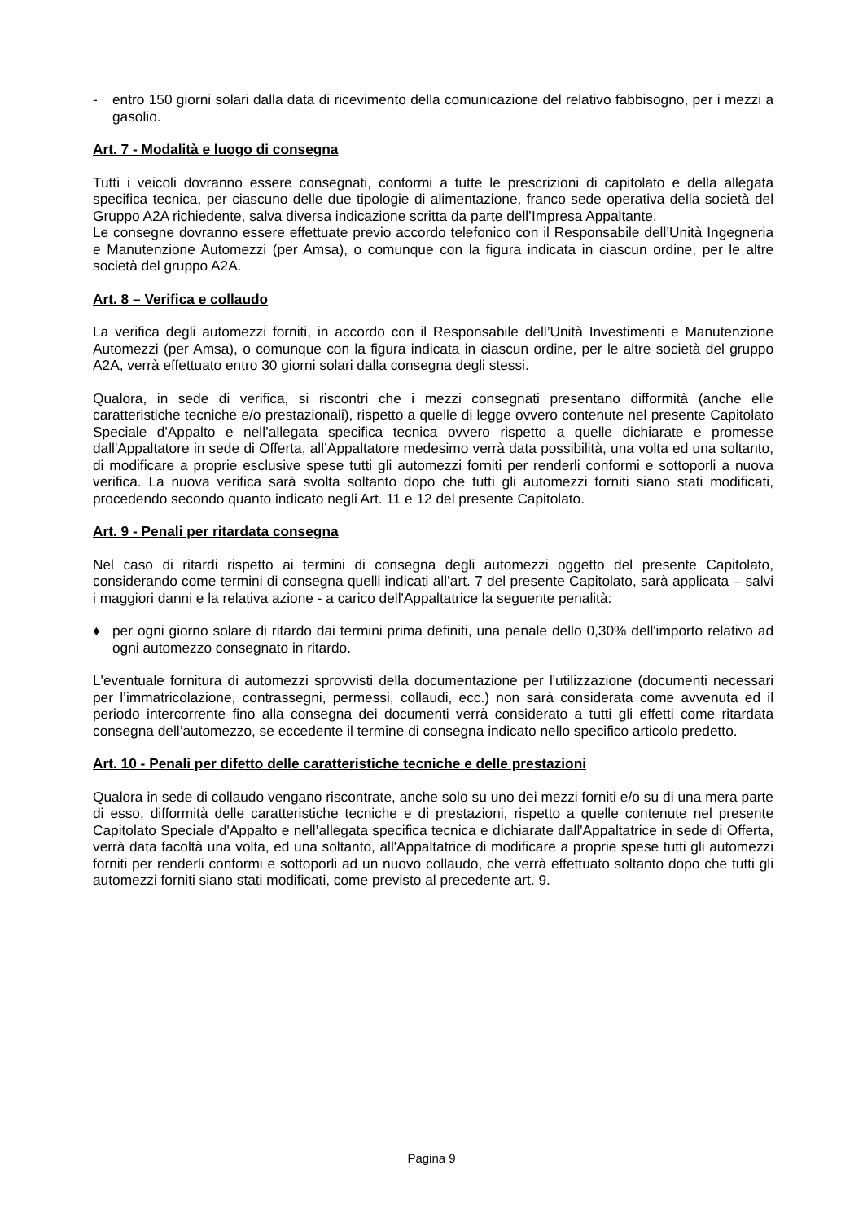- entro 150 giorni solari dalla data di ricevimento della comunicazione del relativo fabbisogno, per i mezzi a gasolio.
Art. 7 - Modalità e luogo di consegna
Tutti i veicoli dovranno essere consegnati, conformi a tutte le prescrizioni di capitolato e della allegata specifica tecnica, per ciascuno delle due tipologie di alimentazione, franco sede operativa della società del Gruppo A2A richiedente, salva diversa indicazione scritta da parte dell’Impresa Appaltante.
Le consegne dovranno essere effettuate previo accordo telefonico con il Responsabile dell’Unità Ingegneria e Manutenzione Automezzi (per Amsa), o comunque con la figura indicata in ciascun ordine, per le altre società del gruppo A2A.
Art. 8 – Verifica e collaudo
La verifica degli automezzi forniti, in accordo con il Responsabile dell’Unità Investimenti e Manutenzione Automezzi (per Amsa), o comunque con la figura indicata in ciascun ordine, per le altre società del gruppo A2A, verrà effettuato entro 30 giorni solari dalla consegna degli stessi.
Qualora, in sede di verifica, si riscontri che i mezzi consegnati presentano difformità (anche elle caratteristiche tecniche e/o prestazionali), rispetto a quelle di legge ovvero contenute nel presente Capitolato Speciale d'Appalto e nell’allegata specifica tecnica ovvero rispetto a quelle dichiarate e promesse dall'Appaltatore in sede di Offerta, all’Appaltatore medesimo verrà data possibilità, una volta ed una soltanto, di modificare a proprie esclusive spese tutti gli automezzi forniti per renderli conformi e sottoporli a nuova verifica. La nuova verifica sarà svolta soltanto dopo che tutti gli automezzi forniti siano stati modificati, procedendo secondo quanto indicato negli Art. 11 e 12 del presente Capitolato.
Art. 9 - Penali per ritardata consegna
Nel caso di ritardi rispetto ai termini di consegna degli automezzi oggetto del presente Capitolato, considerando come termini di consegna quelli indicati all’art. 7 del presente Capitolato, sarà applicata – salvi i maggiori danni e la relativa azione - a carico dell'Appaltatrice la seguente penalità:
♦ per ogni giorno solare di ritardo dai termini prima definiti, una penale dello 0,30% dell'importo relativo ad ogni automezzo consegnato in ritardo.
L'eventuale fornitura di automezzi sprovvisti della documentazione per l'utilizzazione (documenti necessari per l’immatricolazione, contrassegni, permessi, collaudi, ecc.) non sarà considerata come avvenuta ed il periodo intercorrente fino alla consegna dei documenti verrà considerato a tutti gli effetti come ritardata consegna dell’automezzo, se eccedente il termine di consegna indicato nello specifico articolo predetto.
Art. 10 - Penali per difetto delle caratteristiche tecniche e delle prestazioni
Qualora in sede di collaudo vengano riscontrate, anche solo su uno dei mezzi forniti e/o su di una mera parte di esso, difformità delle caratteristiche tecniche e di prestazioni, rispetto a quelle contenute nel presente Capitolato Speciale d'Appalto e nell’allegata specifica tecnica e dichiarate dall'Appaltatrice in sede di Offerta, verrà data facoltà una volta, ed una soltanto, all'Appaltatrice di modificare a proprie spese tutti gli automezzi forniti per renderli conformi e sottoporli ad un nuovo collaudo, che verrà effettuato soltanto dopo che tutti gli automezzi forniti siano stati modificati, come previsto al precedente art. 9.
Pagina 9